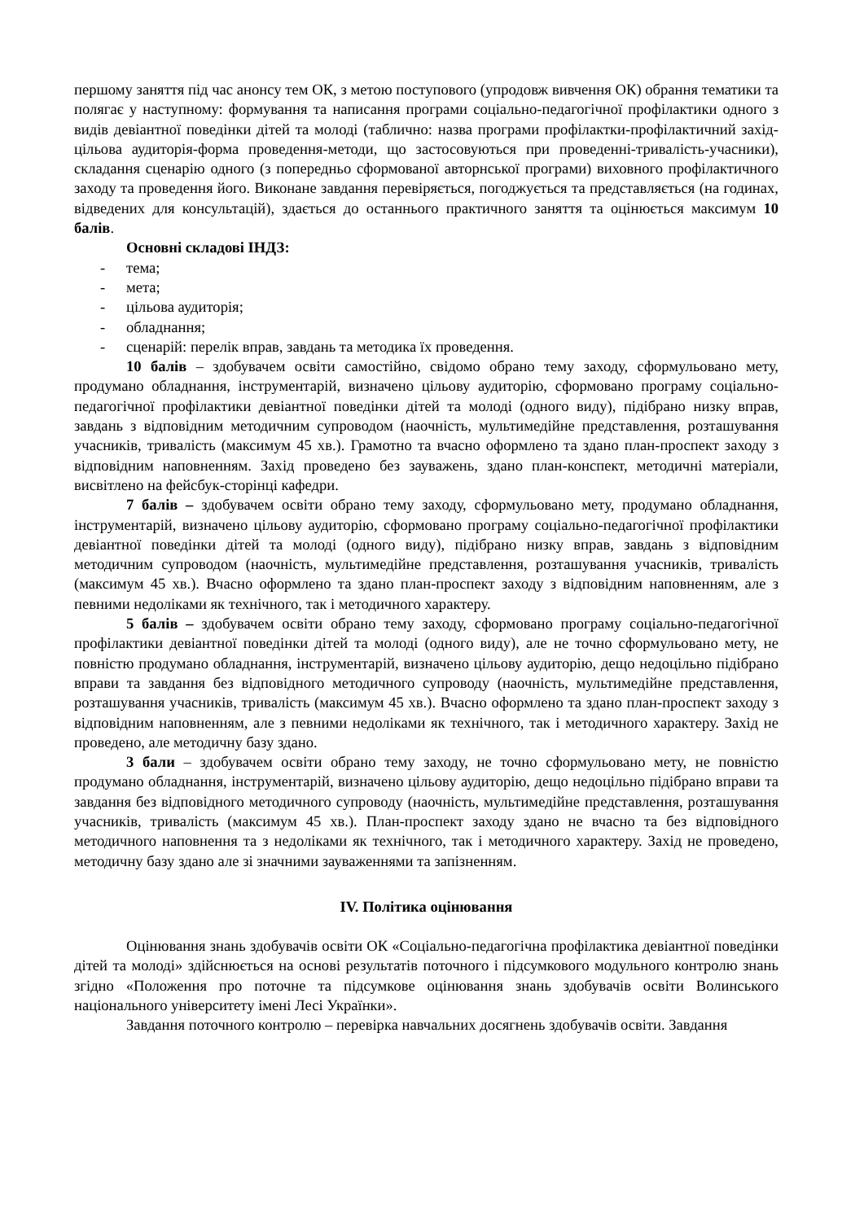першому заняття під час анонсу тем ОК, з метою поступового (упродовж вивчення ОК) обрання тематики та полягає у наступному: формування та написання програми соціально-педагогічної профілактики одного з видів девіантної поведінки дітей та молоді (таблично: назва програми профілактки-профілактичний захід-цільова аудиторія-форма проведення-методи, що застосовуються при проведенні-тривалість-учасники), складання сценарію одного (з попередньо сформованої авторнської програми) виховного профілактичного заходу та проведення його. Виконане завдання перевіряється, погоджується та представляється (на годинах, відведених для консультацій), здається до останнього практичного заняття та оцінюється максимум 10 балів.
Основні складові ІНДЗ:
- тема;
- мета;
- цільова аудиторія;
- обладнання;
- сценарій: перелік вправ, завдань та методика їх проведення.
10 балів – здобувачем освіти самостійно, свідомо обрано тему заходу, сформульовано мету, продумано обладнання, інструментарій, визначено цільову аудиторію, сформовано програму соціально-педагогічної профілактики девіантної поведінки дітей та молоді (одного виду), підібрано низку вправ, завдань з відповідним методичним супроводом (наочність, мультимедійне представлення, розташування учасників, тривалість (максимум 45 хв.). Грамотно та вчасно оформлено та здано план-проспект заходу з відповідним наповненням. Захід проведено без зауважень, здано план-конспект, методичні матеріали, висвітлено на фейсбук-сторінці кафедри.
7 балів – здобувачем освіти обрано тему заходу, сформульовано мету, продумано обладнання, інструментарій, визначено цільову аудиторію, сформовано програму соціально-педагогічної профілактики девіантної поведінки дітей та молоді (одного виду), підібрано низку вправ, завдань з відповідним методичним супроводом (наочність, мультимедійне представлення, розташування учасників, тривалість (максимум 45 хв.). Вчасно оформлено та здано план-проспект заходу з відповідним наповненням, але з певними недоліками як технічного, так і методичного характеру.
5 балів – здобувачем освіти обрано тему заходу, сформовано програму соціально-педагогічної профілактики девіантної поведінки дітей та молоді (одного виду), але не точно сформульовано мету, не повністю продумано обладнання, інструментарій, визначено цільову аудиторію, дещо недоцільно підібрано вправи та завдання без відповідного методичного супроводу (наочність, мультимедійне представлення, розташування учасників, тривалість (максимум 45 хв.). Вчасно оформлено та здано план-проспект заходу з відповідним наповненням, але з певними недоліками як технічного, так і методичного характеру. Захід не проведено, але методичну базу здано.
3 бали – здобувачем освіти обрано тему заходу, не точно сформульовано мету, не повністю продумано обладнання, інструментарій, визначено цільову аудиторію, дещо недоцільно підібрано вправи та завдання без відповідного методичного супроводу (наочність, мультимедійне представлення, розташування учасників, тривалість (максимум 45 хв.). План-проспект заходу здано не вчасно та без відповідного методичного наповнення та з недоліками як технічного, так і методичного характеру. Захід не проведено, методичну базу здано але зі значними зауваженнями та запізненням.
IV. Політика оцінювання
Оцінювання знань здобувачів освіти ОК «Соціально-педагогічна профілактика девіантної поведінки дітей та молоді» здійснюється на основі результатів поточного і підсумкового модульного контролю знань згідно «Положення про поточне та підсумкове оцінювання знань здобувачів освіти Волинського національного університету імені Лесі Українки».
Завдання поточного контролю – перевірка навчальних досягнень здобувачів освіти. Завдання